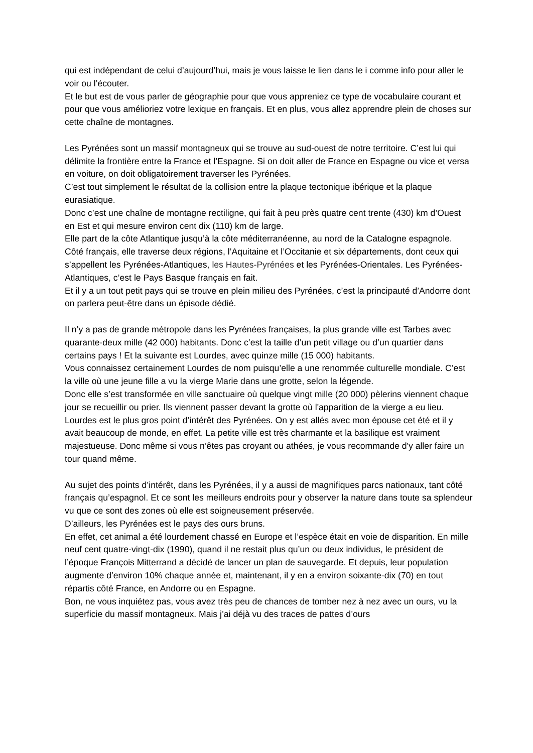qui est indépendant de celui d’aujourd’hui, mais je vous laisse le lien dans le i comme info pour aller le voir ou l’écouter.
Et le but est de vous parler de géographie pour que vous appreniez ce type de vocabulaire courant et pour que vous amélioriez votre lexique en français. Et en plus, vous allez apprendre plein de choses sur cette chaîne de montagnes.
Les Pyrénées sont un massif montagneux qui se trouve au sud-ouest de notre territoire. C’est lui qui délimite la frontière entre la France et l’Espagne. Si on doit aller de France en Espagne ou vice et versa en voiture, on doit obligatoirement traverser les Pyrénées.
C’est tout simplement le résultat de la collision entre la plaque tectonique ibérique et la plaque eurasiatique.
Donc c’est une chaîne de montagne rectiligne, qui fait à peu près quatre cent trente (430) km d’Ouest en Est et qui mesure environ cent dix (110) km de large.
Elle part de la côte Atlantique jusqu’à la côte méditerranéenne, au nord de la Catalogne espagnole.
Côté français, elle traverse deux régions, l’Aquitaine et l’Occitanie et six départements, dont ceux qui s’appellent les Pyrénées-Atlantiques, les Hautes-Pyrénées et les Pyrénées-Orientales. Les Pyrénées-Atlantiques, c’est le Pays Basque français en fait.
Et il y a un tout petit pays qui se trouve en plein milieu des Pyrénées, c’est la principauté d’Andorre dont on parlera peut-être dans un épisode dédié.
Il n’y a pas de grande métropole dans les Pyrénées françaises, la plus grande ville est Tarbes avec quarante-deux mille (42 000) habitants. Donc c’est la taille d’un petit village ou d’un quartier dans certains pays ! Et la suivante est Lourdes, avec quinze mille (15 000) habitants.
Vous connaissez certainement Lourdes de nom puisqu’elle a une renommée culturelle mondiale. C’est la ville où une jeune fille a vu la vierge Marie dans une grotte, selon la légende.
Donc elle s’est transformée en ville sanctuaire où quelque vingt mille (20 000) pèlerins viennent chaque jour se recueillir ou prier. Ils viennent passer devant la grotte où l'apparition de la vierge a eu lieu.
Lourdes est le plus gros point d’intérêt des Pyrénées. On y est allés avec mon épouse cet été et il y avait beaucoup de monde, en effet. La petite ville est très charmante et la basilique est vraiment majestueuse. Donc même si vous n’êtes pas croyant ou athées, je vous recommande d'y aller faire un tour quand même.
Au sujet des points d’intérêt, dans les Pyrénées, il y a aussi de magnifiques parcs nationaux, tant côté français qu’espagnol. Et ce sont les meilleurs endroits pour y observer la nature dans toute sa splendeur vu que ce sont des zones où elle est soigneusement préservée.
D’ailleurs, les Pyrénées est le pays des ours bruns.
En effet, cet animal a été lourdement chassé en Europe et l’espèce était en voie de disparition. En mille neuf cent quatre-vingt-dix (1990), quand il ne restait plus qu’un ou deux individus, le président de l’époque François Mitterrand a décidé de lancer un plan de sauvegarde. Et depuis, leur population augmente d’environ 10% chaque année et, maintenant, il y en a environ soixante-dix (70) en tout répartis côté France, en Andorre ou en Espagne.
Bon, ne vous inquiétez pas, vous avez très peu de chances de tomber nez à nez avec un ours, vu la superficie du massif montagneux. Mais j’ai déjà vu des traces de pattes d’ours